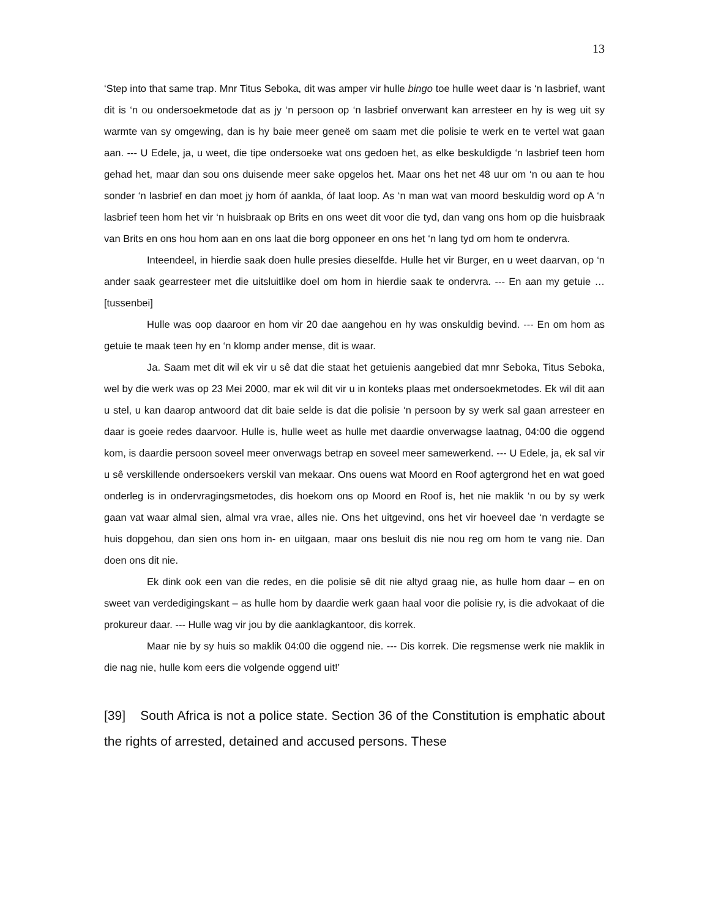13
‘Step into that same trap. Mnr Titus Seboka, dit was amper vir hulle bingo toe hulle weet daar is ‘n lasbrief, want dit is ‘n ou ondersoekmetode dat as jy ‘n persoon op ‘n lasbrief onverwant kan arresteer en hy is weg uit sy warmte van sy omgewing, dan is hy baie meer geneë om saam met die polisie te werk en te vertel wat gaan aan. --- U Edele, ja, u weet, die tipe ondersoeke wat ons gedoen het, as elke beskuldigde ‘n lasbrief teen hom gehad het, maar dan sou ons duisende meer sake opgelos het. Maar ons het net 48 uur om ‘n ou aan te hou sonder ‘n lasbrief en dan moet jy hom óf aankla, óf laat loop. As ‘n man wat van moord beskuldig word op A ‘n lasbrief teen hom het vir ‘n huisbraak op Brits en ons weet dit voor die tyd, dan vang ons hom op die huisbraak van Brits en ons hou hom aan en ons laat die borg opponeer en ons het ‘n lang tyd om hom te ondervra.
Inteendeel, in hierdie saak doen hulle presies dieselfde. Hulle het vir Burger, en u weet daarvan, op ‘n ander saak gearresteer met die uitsluitlike doel om hom in hierdie saak te ondervra. --- En aan my getuie …[tussenbei]
Hulle was oop daaroor en hom vir 20 dae aangehou en hy was onskuldig bevind. --- En om hom as getuie te maak teen hy en ‘n klomp ander mense, dit is waar.
Ja. Saam met dit wil ek vir u sê dat die staat het getuienis aangebied dat mnr Seboka, Titus Seboka, wel by die werk was op 23 Mei 2000, mar ek wil dit vir u in konteks plaas met ondersoekmetodes. Ek wil dit aan u stel, u kan daarop antwoord dat dit baie selde is dat die polisie ‘n persoon by sy werk sal gaan arresteer en daar is goeie redes daarvoor. Hulle is, hulle weet as hulle met daardie onverwagse laatnag, 04:00 die oggend kom, is daardie persoon soveel meer onverwags betrap en soveel meer samewerkend. --- U Edele, ja, ek sal vir u sê verskillende ondersoekers verskil van mekaar. Ons ouens wat Moord en Roof agtergrond het en wat goed onderleg is in ondervragingsmetodes, dis hoekom ons op Moord en Roof is, het nie maklik ‘n ou by sy werk gaan vat waar almal sien, almal vra vrae, alles nie. Ons het uitgevind, ons het vir hoeveel dae ‘n verdagte se huis dopgehou, dan sien ons hom in- en uitgaan, maar ons besluit dis nie nou reg om hom te vang nie. Dan doen ons dit nie.
Ek dink ook een van die redes, en die polisie sê dit nie altyd graag nie, as hulle hom daar – en on sweet van verdedigingskant – as hulle hom by daardie werk gaan haal voor die polisie ry, is die advokaat of die prokureur daar. --- Hulle wag vir jou by die aanklagkantoor, dis korrek.
Maar nie by sy huis so maklik 04:00 die oggend nie. --- Dis korrek. Die regsmense werk nie maklik in die nag nie, hulle kom eers die volgende oggend uit!’
[39] South Africa is not a police state. Section 36 of the Constitution is emphatic about the rights of arrested, detained and accused persons. These